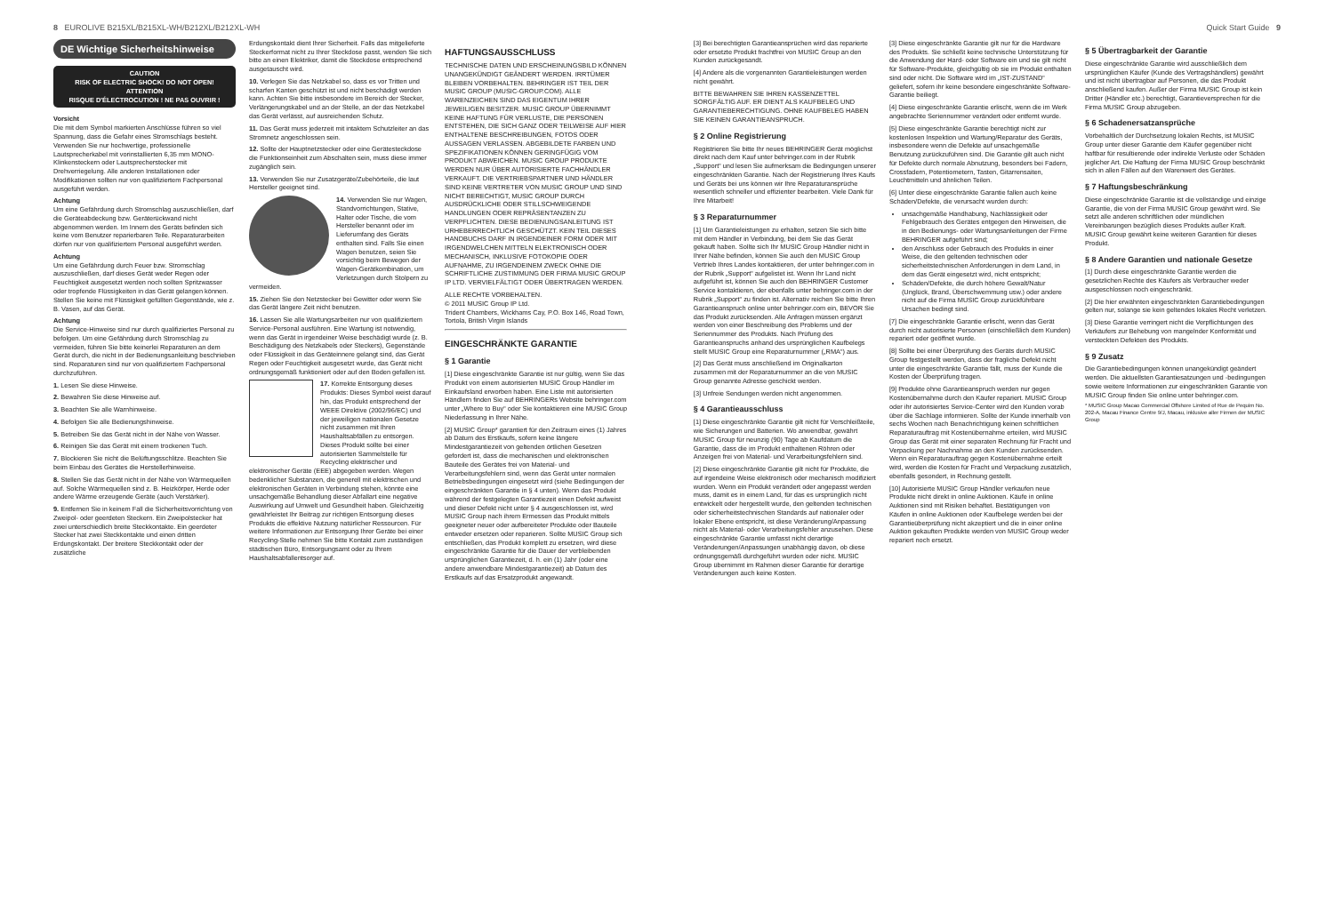8 EUROLIVE B215XL/B215XL-WH/B212XL/B212XL-WH Quick Start Guide 9
DE Wichtige Sicherheitshinweise
CAUTION
RISK OF ELECTRIC SHOCK! DO NOT OPEN!
ATTENTION
RISQUE D'ÉLECTROCUTION ! NE PAS OUVRIR !
Vorsicht
Die mit dem Symbol markierten Anschlüsse führen so viel Spannung, dass die Gefahr eines Stromschlags besteht. Verwenden Sie nur hochwertige, professionelle Lautsprecherkabel mit vorinstallierten 6,35 mm MONO-Klinkensteckern oder Lautsprecherstecker mit Drehverriegelung. Alle anderen Installationen oder Modifikationen sollten nur von qualifiziertem Fachpersonal ausgeführt werden.
Achtung
Um eine Gefährdung durch Stromschlag auszuschließen, darf die Geräteabdeckung bzw. Geräterückwand nicht abgenommen werden. Im Innern des Geräts befinden sich keine vom Benutzer reparierbaren Teile. Reparaturarbeiten dürfen nur von qualifiziertem Personal ausgeführt werden.
Achtung
Um eine Gefährdung durch Feuer bzw. Stromschlag auszuschließen, darf dieses Gerät weder Regen oder Feuchtigkeit ausgesetzt werden noch sollten Spritzwasser oder tropfende Flüssigkeiten in das Gerät gelangen können. Stellen Sie keine mit Flüssigkeit gefüllten Gegenstände, wie z. B. Vasen, auf das Gerät.
Achtung
Die Service-Hinweise sind nur durch qualifiziertes Personal zu befolgen. Um eine Gefährdung durch Stromschlag zu vermeiden, führen Sie bitte keinerlei Reparaturen an dem Gerät durch, die nicht in der Bedienungsanleitung beschrieben sind. Reparaturen sind nur von qualifiziertem Fachpersonal durchzuführen.
1. Lesen Sie diese Hinweise.
2. Bewahren Sie diese Hinweise auf.
3. Beachten Sie alle Warnhinweise.
4. Befolgen Sie alle Bedienungshinweise.
5. Betreiben Sie das Gerät nicht in der Nähe von Wasser.
6. Reinigen Sie das Gerät mit einem trockenen Tuch.
7. Blockieren Sie nicht die Belüftungsschlitze. Beachten Sie beim Einbau des Gerätes die Herstellerhinweise.
8. Stellen Sie das Gerät nicht in der Nähe von Wärmequellen auf. Solche Wärmequellen sind z. B. Heizkörper, Herde oder andere Wärme erzeugende Geräte (auch Verstärker).
9. Entfernen Sie in keinem Fall die Sicherheitsvorrichtung von Zweipol- oder geerdeten Steckern. Ein Zweipolstecker hat zwei unterschiedlich breite Steckkontakte. Ein geerdeter Stecker hat zwei Steckkontakte und einen dritten Erdungskontakt. Der breitere Steckkontakt oder der zusätzliche
Erdungskontakt dient Ihrer Sicherheit. Falls das mitgelieferte Steckerformat nicht zu Ihrer Steckdose passt, wenden Sie sich bitte an einen Elektriker, damit die Steckdose entsprechend ausgetauscht wird.
10. Verlegen Sie das Netzkabel so, dass es vor Tritten und scharfen Kanten geschützt ist und nicht beschädigt werden kann. Achten Sie bitte insbesondere im Bereich der Stecker, Verlängerungskabel und an der Stelle, an der das Netzkabel das Gerät verlässt, auf ausreichenden Schutz.
11. Das Gerät muss jederzeit mit intaktem Schutzleiter an das Stromnetz angeschlossen sein.
12. Sollte der Hauptnetzstecker oder eine Gerätesteckdose die Funktionseinheit zum Abschalten sein, muss diese immer zugänglich sein.
13. Verwenden Sie nur Zusatzgeräte/Zubehörteile, die laut Hersteller geeignet sind.
14. Verwenden Sie nur Wagen, Standvorrichtungen, Stative, Halter oder Tische, die vom Hersteller benannt oder im Lieferumfang des Geräts enthalten sind. Falls Sie einen Wagen benutzen, seien Sie vorsichtig beim Bewegen der Wagen-Gerätkombination, um Verletzungen durch Stolpern zu vermeiden.
15. Ziehen Sie den Netzstecker bei Gewitter oder wenn Sie das Gerät längere Zeit nicht benutzen.
16. Lassen Sie alle Wartungsarbeiten nur von qualifiziertem Service-Personal ausführen. Eine Wartung ist notwendig, wenn das Gerät in irgendeiner Weise beschädigt wurde (z. B. Beschädigung des Netzkabels oder Steckers), Gegenstände oder Flüssigkeit in das Geräteinnere gelangt sind, das Gerät Regen oder Feuchtigkeit ausgesetzt wurde, das Gerät nicht ordnungsgemäß funktioniert oder auf den Boden gefallen ist.
17. Korrekte Entsorgung dieses Produkts: Dieses Symbol weist darauf hin, das Produkt entsprechend der WEEE Direktive (2002/96/EC) und der jeweiligen nationalen Gesetze nicht zusammen mit Ihren Haushaltsabfällen zu entsorgen. Dieses Produkt sollte bei einer autorisierten Sammelstelle für Recycling elektrischer und elektronischer Geräte (EEE) abgegeben werden. Wegen bedenklicher Substanzen, die generell mit elektrischen und elektronischen Geräten in Verbindung stehen, könnte eine unsachgemäße Behandlung dieser Abfallart eine negative Auswirkung auf Umwelt und Gesundheit haben. Gleichzeitig gewährleistet Ihr Beitrag zur richtigen Entsorgung dieses Produkts die effektive Nutzung natürlicher Ressourcen. Für weitere Informationen zur Entsorgung Ihrer Geräte bei einer Recycling-Stelle nehmen Sie bitte Kontakt zum zuständigen städtischen Büro, Entsorgungsamt oder zu Ihrem Haushaltsabfallentsorger auf.
HAFTUNGSAUSSCHLUSS
TECHNISCHE DATEN UND ERSCHEINUNGSBILD KÖNNEN UNANGEKÜNDIGT GEÄNDERT WERDEN. IRRTÜMER BLEIBEN VORBEHALTEN. BEHRINGER IST TEIL DER MUSIC GROUP (MUSIC-GROUP.COM). ALLE WARENZEICHEN SIND DAS EIGENTUM IHRER JEWEILIGEN BESITZER. MUSIC GROUP ÜBERNIMMT KEINE HAFTUNG FÜR VERLUSTE, DIE PERSONEN ENTSTEHEN, DIE SICH GANZ ODER TEILWEISE AUF HIER ENTHALTENE BESCHREIBUNGEN, FOTOS ODER AUSSAGEN VERLASSEN. ABGEBILDETE FARBEN UND SPEZIFIKATIONEN KÖNNEN GERINGFÜGIG VOM PRODUKT ABWEICHEN. MUSIC GROUP PRODUKTE WERDEN NUR ÜBER AUTORISIERTE FACHHÄNDLER VERKAUFT. DIE VERTRIEBSPARTNER UND HÄNDLER SIND KEINE VERTRETER VON MUSIC GROUP UND SIND NICHT BERECHTIGT, MUSIC GROUP DURCH AUSDRÜCKLICHE ODER STILLSCHWEIGENDE HANDLUNGEN ODER REPRÄSENTANZEN ZU VERPFLICHTEN. DIESE BEDIENUNGSANLEITUNG IST URHEBERRECHTLICH GESCHÜTZT. KEIN TEIL DIESES HANDBUCHS DARF IN IRGENDEINER FORM ODER MIT IRGENDWELCHEN MITTELN ELEKTRONISCH ODER MECHANISCH, INKLUSIVE FOTOKOPIE ODER AUFNAHME, ZU IRGENDEINEM ZWECK OHNE DIE SCHRIFTLICHE ZUSTIMMUNG DER FIRMA MUSIC GROUP IP LTD. VERVIELFÄLTIGT ODER ÜBERTRAGEN WERDEN.
ALLE RECHTE VORBEHALTEN.
© 2011 MUSIC Group IP Ltd.
Trident Chambers, Wickhams Cay, P.O. Box 146, Road Town, Tortola, British Virgin Islands
EINGESCHRÄNKTE GARANTIE
§ 1 Garantie
[1] Diese eingeschränkte Garantie ist nur gültig, wenn Sie das Produkt von einem autorisierten MUSIC Group Händler im Einkaufsland erworben haben. Eine Liste mit autorisierten Händlern finden Sie auf BEHRINGERs Website behringer.com unter „Where to Buy“ oder Sie kontaktieren eine MUSIC Group Niederlassung in Ihrer Nähe.
[2] MUSIC Group* garantiert für den Zeitraum eines (1) Jahres ab Datum des Erstkaufs, sofern keine längere Mindestgarantiezeit von geltenden örtlichen Gesetzen gefordert ist, dass die mechanischen und elektronischen Bauteile des Gerätes frei von Material- und Verarbeitungsfehlern sind, wenn das Gerät unter normalen Betriebsbedingungen eingesetzt wird (siehe Bedingungen der eingeschränkten Garantie in § 4 unten). Wenn das Produkt während der festgelegten Garantiezeit einen Defekt aufweist und dieser Defekt nicht unter § 4 ausgeschlossen ist, wird MUSIC Group nach ihrem Ermessen das Produkt mittels geeigneter neuer oder aufbereiteter Produkte oder Bauteile entweder ersetzen oder reparieren. Sollte MUSIC Group sich entschließen, das Produkt komplett zu ersetzen, wird diese eingeschränkte Garantie für die Dauer der verbleibenden ursprünglichen Garantiezeit, d. h. ein (1) Jahr (oder eine andere anwendbare Mindestgarantiezeit) ab Datum des Erstkaufs auf das Ersatzprodukt angewandt.
[3] Bei berechtigten Garantieansprüchen wird das reparierte oder ersetzte Produkt frachtfrei von MUSIC Group an den Kunden zurückgesandt.
[4] Andere als die vorgenannten Garantieleistungen werden nicht gewährt.
BITTE BEWAHREN SIE IHREN KASSENZETTEL SORGFÄLTIG AUF. ER DIENT ALS KAUFBELEG UND GARANTIEBERECHTIGUNG. OHNE KAUFBELEG HABEN SIE KEINEN GARANTIEANSPRUCH.
§ 2 Online Registrierung
Registrieren Sie bitte Ihr neues BEHRINGER Gerät möglichst direkt nach dem Kauf unter behringer.com in der Rubrik „Support“ und lesen Sie aufmerksam die Bedingungen unserer eingeschränkten Garantie. Nach der Registrierung Ihres Kaufs und Geräts bei uns können wir Ihre Reparaturansprüche wesentlich schneller und effizienter bearbeiten. Viele Dank für Ihre Mitarbeit!
§ 3 Reparaturnummer
[1] Um Garantieleistungen zu erhalten, setzen Sie sich bitte mit dem Händler in Verbindung, bei dem Sie das Gerät gekauft haben. Sollte sich Ihr MUSIC Group Händler nicht in Ihrer Nähe befinden, können Sie auch den MUSIC Group Vertrieb Ihres Landes kontaktieren, der unter behringer.com in der Rubrik „Support“ aufgelistet ist. Wenn Ihr Land nicht aufgeführt ist, können Sie auch den BEHRINGER Customer Service kontaktieren, der ebenfalls unter behringer.com in der Rubrik „Support“ zu finden ist. Alternativ reichen Sie bitte Ihren Garantieanspruch online unter behringer.com ein, BEVOR Sie das Produkt zurücksenden. Alle Anfragen müssen ergänzt werden von einer Beschreibung des Problems und der Seriennummer des Produkts. Nach Prüfung des Garantieanspruchs anhand des ursprünglichen Kaufbelegs stellt MUSIC Group eine Reparaturnummer („RMA“) aus.
[2] Das Gerät muss anschließend im Originalkarton zusammen mit der Reparaturnummer an die von MUSIC Group genannte Adresse geschickt werden.
[3] Unfreie Sendungen werden nicht angenommen.
§ 4 Garantieausschluss
[1] Diese eingeschränkte Garantie gilt nicht für Verschleißteile, wie Sicherungen und Batterien. Wo anwendbar, gewährt MUSIC Group für neunzig (90) Tage ab Kaufdatum die Garantie, dass die im Produkt enthaltenen Röhren oder Anzeigen frei von Material- und Verarbeitungsfehlern sind.
[2] Diese eingeschränkte Garantie gilt nicht für Produkte, die auf irgendeine Weise elektronisch oder mechanisch modifiziert wurden. Wenn ein Produkt verändert oder angepasst werden muss, damit es in einem Land, für das es ursprünglich nicht entwickelt oder hergestellt wurde, den geltenden technischen oder sicherheitstechnischen Standards auf nationaler oder lokaler Ebene entspricht, ist diese Veränderung/Anpassung nicht als Material- oder Verarbeitungsfehler anzusehen. Diese eingeschränkte Garantie umfasst nicht derartige Veränderungen/Anpassungen unabhängig davon, ob diese ordnungsgemäß durchgeführt wurden oder nicht. MUSIC Group übernimmt im Rahmen dieser Garantie für derartige Veränderungen auch keine Kosten.
[3] Diese eingeschränkte Garantie gilt nur für die Hardware des Produkts. Sie schließt keine technische Unterstützung für die Anwendung der Hard- oder Software ein und sie gilt nicht für Software-Produkte, gleichgültig ob sie im Produkt enthalten sind oder nicht. Die Software wird im „IST-ZUSTAND“ geliefert, sofern ihr keine besondere eingeschränkte Software-Garantie beiliegt.
[4] Diese eingeschränkte Garantie erlischt, wenn die im Werk angebrachte Seriennummer verändert oder entfernt wurde.
[5] Diese eingeschränkte Garantie berechtigt nicht zur kostenlosen Inspektion und Wartung/Reparatur des Geräts, insbesondere wenn die Defekte auf unsachgemäße Benutzung zurückzuführen sind. Die Garantie gilt auch nicht für Defekte durch normale Abnutzung, besonders bei Fadern, Crossfadern, Potentiometern, Tasten, Gitarrensaiten, Leuchtmitteln und ähnlichen Teilen.
[6] Unter diese eingeschränkte Garantie fallen auch keine Schäden/Defekte, die verursacht wurden durch:
unsachgemäße Handhabung, Nachlässigkeit oder Fehlgebrauch des Gerätes entgegen den Hinweisen, die in den Bedienungs- oder Wartungsanleitungen der Firme BEHRINGER aufgeführt sind;
den Anschluss oder Gebrauch des Produkts in einer Weise, die den geltenden technischen oder sicherheitstechnischen Anforderungen in dem Land, in dem das Gerät eingesetzt wird, nicht entspricht;
Schäden/Defekte, die durch höhere Gewalt/Natur (Unglück, Brand, Überschwemmung usw.) oder andere nicht auf die Firma MUSIC Group zurückführbare Ursachen bedingt sind.
[7] Die eingeschränkte Garantie erlischt, wenn das Gerät durch nicht autorisierte Personen (einschließlich dem Kunden) repariert oder geöffnet wurde.
[8] Sollte bei einer Überprüfung des Geräts durch MUSIC Group festgestellt werden, dass der fragliche Defekt nicht unter die eingeschränkte Garantie fällt, muss der Kunde die Kosten der Überprüfung tragen.
[9] Produkte ohne Garantieanspruch werden nur gegen Kostenübernahme durch den Käufer repariert. MUSIC Group oder ihr autorisiertes Service-Center wird den Kunden vorab über die Sachlage informieren. Sollte der Kunde innerhalb von sechs Wochen nach Benachrichtigung keinen schriftlichen Reparaturauftrag mit Kostenübernahme erteilen, wird MUSIC Group das Gerät mit einer separaten Rechnung für Fracht und Verpackung per Nachnahme an den Kunden zurücksenden. Wenn ein Reparaturauftrag gegen Kostenübernahme erteilt wird, werden die Kosten für Fracht und Verpackung zusätzlich, ebenfalls gesondert, in Rechnung gestellt.
[10] Autorisierte MUSIC Group Händler verkaufen neue Produkte nicht direkt in online Auktionen. Käufe in online Auktionen sind mit Risiken behaftet. Bestätigungen von Käufen in online Auktionen oder Kaufbelege werden bei der Garantieüberprüfung nicht akzeptiert und die in einer online Auktion gekauften Produkte werden von MUSIC Group weder repariert noch ersetzt.
§ 5 Übertragbarkeit der Garantie
Diese eingeschränkte Garantie wird ausschließlich dem ursprünglichen Käufer (Kunde des Vertragshändlers) gewährt und ist nicht übertragbar auf Personen, die das Produkt anschließend kaufen. Außer der Firma MUSIC Group ist kein Dritter (Händler etc.) berechtigt, Garantieversprechen für die Firma MUSIC Group abzugeben.
§ 6 Schadenersatzansprüche
Vorbehaltlich der Durchsetzung lokalen Rechts, ist MUSIC Group unter dieser Garantie dem Käufer gegenüber nicht haftbar für resultierende oder indirekte Verluste oder Schäden jeglicher Art. Die Haftung der Firma MUSIC Group beschränkt sich in allen Fällen auf den Warenwert des Gerätes.
§ 7 Haftungsbeschränkung
Diese eingeschränkte Garantie ist die vollständige und einzige Garantie, die von der Firma MUSIC Group gewährt wird. Sie setzt alle anderen schriftlichen oder mündlichen Vereinbarungen bezüglich dieses Produkts außer Kraft. MUSIC Group gewährt keine weiteren Garantien für dieses Produkt.
§ 8 Andere Garantien und nationale Gesetze
[1] Durch diese eingeschränkte Garantie werden die gesetzlichen Rechte des Käufers als Verbraucher weder ausgeschlossen noch eingeschränkt.
[2] Die hier erwähnten eingeschränkten Garantiebedingungen gelten nur, solange sie kein geltendes lokales Recht verletzen.
[3] Diese Garantie verringert nicht die Verpflichtungen des Verkäufers zur Behebung von mangelnder Konformität und versteckten Defekten des Produkts.
§ 9 Zusatz
Die Garantiebedingungen können unangekündigt geändert werden. Die aktuellsten Garantiesatzungen und -bedingungen sowie weitere Informationen zur eingeschränkten Garantie von MUSIC Group finden Sie online unter behringer.com.
* MUSIC Group Macao Commercial Offshore Limited of Rue de Pequim No. 202-A, Macau Finance Centre 9/J, Macau, inklusive aller Firmen der MUSIC Group